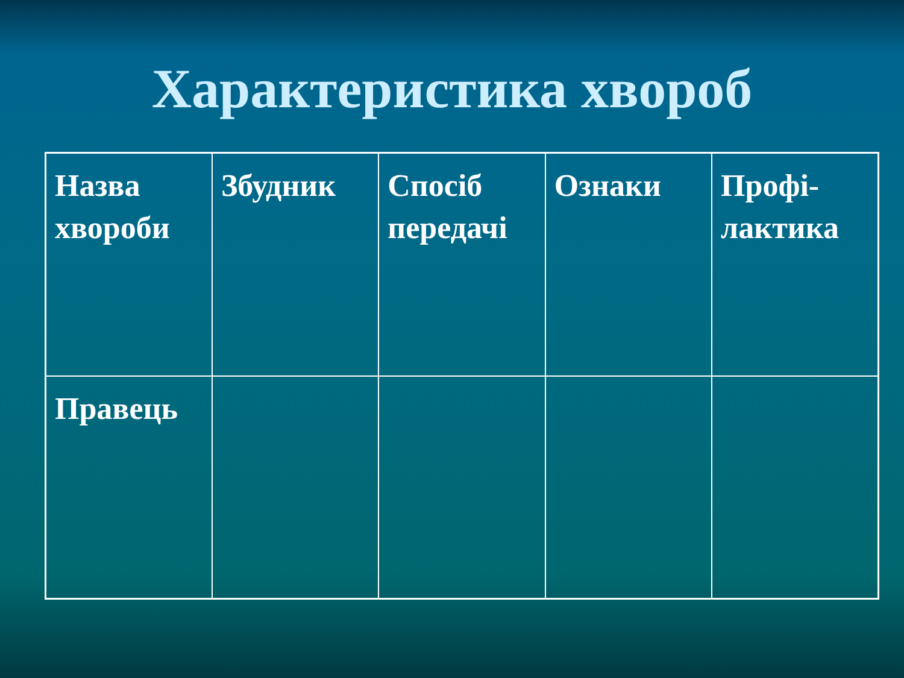Характеристика хвороб
| Назва хвороби | Збудник | Спосіб передачі | Ознаки | Профі- лактика |
| Правець | | | | |